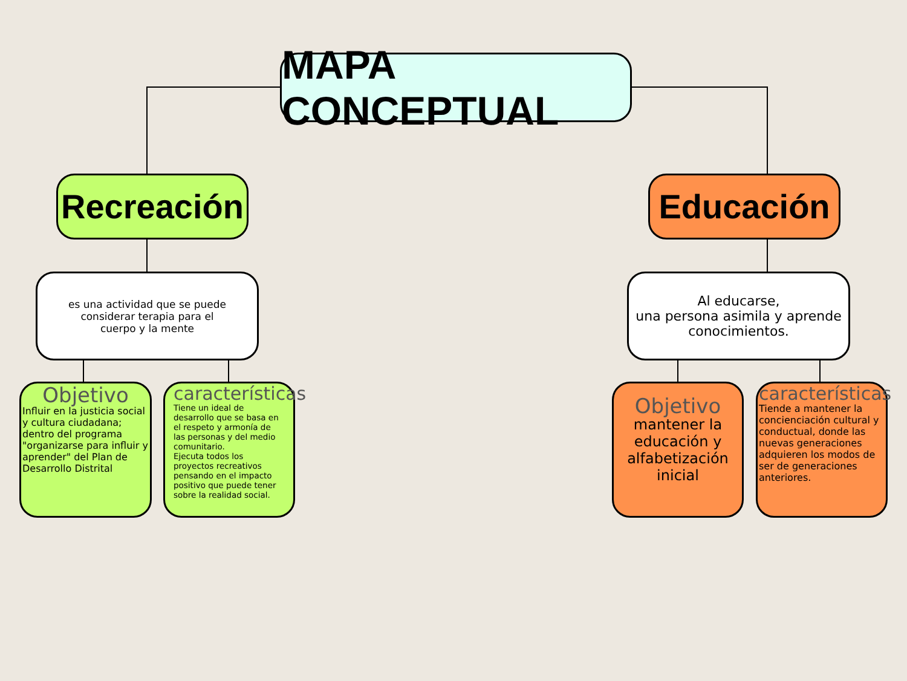MAPA CONCEPTUAL
Recreación
Educación
es una actividad que se puede
considerar terapia para el
cuerpo y la mente
Al educarse,
una persona asimila y aprende
conocimientos.
Objetivo
Influir en la justicia social y cultura ciudadana; dentro del programa "organizarse para influir y aprender" del Plan de Desarrollo Distrital
características
Tiene un ideal de desarrollo que se basa en el respeto y armonía de las personas y del medio comunitario.
Ejecuta todos los proyectos recreativos pensando en el impacto positivo que puede tener sobre la realidad social.
Objetivo
mantener la educación y alfabetización inicial
características
Tiende a mantener la concienciación cultural y conductual, donde las nuevas generaciones adquieren los modos de ser de generaciones anteriores.